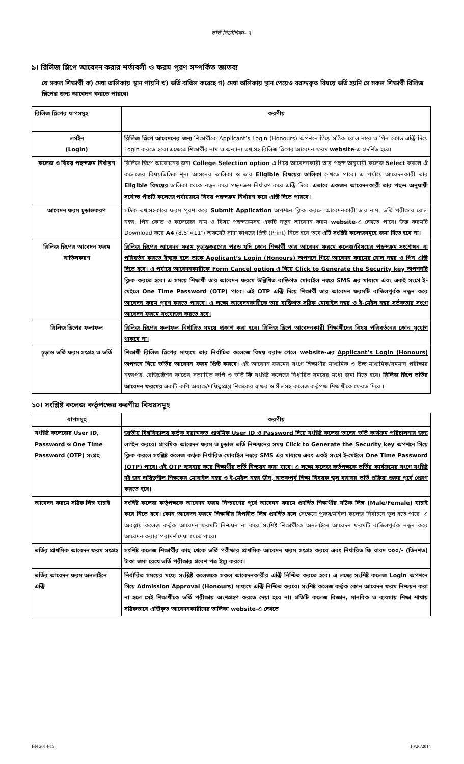ভর্তি নির্দেশিকা- ৭
৯। রিলিজ স্লিপে আবেদন করার শর্তাবলী ও ফরম পূরণ সম্পর্কিত জ্ঞাতব্য
যে সকল শিক্ষার্থী ক) মেধা তালিকায় স্থান পায়নি খ) ভর্তি বাতিল করেছে গ) মেধা তালিকায় স্থান পেয়েও বরাদ্দকৃত বিষয়ে ভর্তি হয়নি সে সকল শিক্ষার্থী রিলিজ স্লিপের জন্য আবেদন করতে পারবে।
| রিলিজ স্লিপের ধাপসমূহ | করণীয় |
| --- | --- |
| লগইন (Login) | রিলিজ স্লিপে আবেদনের জন্য শিক্ষার্থীকে Applicant’s Login (Honours) অপশনে গিয়ে সঠিক রোল নম্বর ও পিন কোড এন্ট্রি দিয়ে Login করতে হবে। এক্ষেত্রে শিক্ষার্থীর নাম ও অন্যান্য তথ্যসহ রিলিজ স্লিপের আবেদন ফরম website -এ প্রদর্শিত হবে। |
| কলেজ ও বিষয় পছন্দক্রম নির্ধারণ | রিলিজ স্লিপে আবেদনের জন্য College Selection option এ গিয়ে আবেদনকারী তার পছন্দ অনুযায়ী কলেজ Select করলে ঐ কলেজের বিষয়ভিত্তিক শূন্য আসনের তালিকা ও তার Eligible বিষয়ের তালিকা দেখতে পাবে। এ পর্যায়ে আবেদনকারী তার Eligible বিষয়ের তালিকা থেকে নতুন করে পছন্দক্রম নির্ধারণ করে এন্ট্রি দিবে। এভাবে একজন আবেদনকারী তার পছন্দ অনুযায়ী সর্বোচ্চ পাঁচটি কলেজে পর্যায়ক্রমে বিষয় পছন্দক্রম নির্ধারণ করে এন্ট্রি দিতে পারবে। |
| আবেদন ফরম চূড়ান্তকরণ | সঠিক তথ্যসহকারে ফরম পূরণ করে Submit Application অপশনে ক্লিক করলে আবেদনকারী তার নাম, ভর্তি পরীক্ষার রোল নম্বর, পিন কোড ও কলেজের নাম ও বিষয় পছন্দক্রমসহ একটি নতুন আবেদন ফরম website -এ দেখতে পাবে। উক্ত ফরমটি Download করে A4 (8.5″×11″) অফসেট সাদা কাগজে প্রিন্ট (Print) নিতে হবে তবে এটি সংশ্লিষ্ট কলেজসমূহে জমা দিতে হবে না। |
| রিলিজ স্লিপের আবেদন ফরম বাতিলকরণ | রিলিজ স্লিপের আবেদন ফরম চূড়ান্তকরণের পরও যদি কোন শিক্ষার্থী তার আবেদন ফরমে কলেজ/বিষয়ের পছন্দক্রম সংশোধন বা পরিবর্তন করতে ইচ্ছুক হলে তাকে Applicant’s Login (Honours) অপশনে গিয়ে আবেদন ফরমের রোল নম্বর ও পিন এন্ট্রি দিতে হবে। এ পর্যায়ে আবেদনকারীকে Form Cancel option এ গিয়ে Click to Generate the Security key অপশনটি ক্লিক করতে হবে। এ সময়ে শিক্ষার্থী তার আবেদন ফরমে উল্লিখিত ব্যক্তিগত মোবাইল নম্বরে SMS এর মাধ্যমে এবং একই সংগে ই-মেইলে One Time Password (OTP) পাবে। এই OTP এন্ট্রি দিয়ে শিক্ষার্থী তার আবেদন ফরমটি বাতিলপূর্বক নতুন করে আবেদন ফরম পূরণ করতে পারবে। এ লক্ষ্যে আবেদনকারীকে তার ব্যক্তিগত সঠিক মোবাইল নম্বর ও ই-মেইল নম্বর সর্তকতার সংগে আবেদন ফরমে সংযোজন করতে হবে। |
| রিলিজ স্লিপের ফলাফল | রিলিজ স্লিপের ফলাফল নির্ধারিত সময়ে প্রকাশ করা হবে। রিলিজ স্লিপে আবেদনকারী শিক্ষার্থীদের বিষয় পরিবর্তনের কোন সুযোগ থাকবে না। |
| চূড়ান্ত ভর্তি ফরম সংগ্রহ ও ভর্তি | শিক্ষার্থী রিলিজ স্লিপের মাধ্যমে তার নির্বাচিত কলেজে বিষয় বরাদ্দ পেলে website-এর Applicant’s Login (Honours) অপশনে গিয়ে ভর্তির আবেদন ফরম প্রিন্ট করবে। এই আবেদন ফরমের সংগে শিক্ষার্থীর মাধ্যমিক ও উচ্চ মাধ্যমিক/সমমান পরীক্ষার নম্বরপত্র, রেজিস্ট্রেশন কার্ডের সত্যায়িত কপি ও ভর্তি ফি সংশ্লিষ্ট কলেজে নির্ধারিত সময়ের মধ্যে জমা দিতে হবে। রিলিজ স্লিপে ভর্তির আবেদন ফরমের একটি কপি অধ্যক্ষ/দায়িত্বপ্রাপ্ত শিক্ষকের স্বাক্ষর ও সীলসহ কলেজ কর্তৃপক্ষ শিক্ষার্থীকে ফেরত দিবে । |
১০। সংশ্লিষ্ট কলেজ কর্তৃপক্ষের করণীয় বিষয়সমূহ
| ধাপসমূহ | করণীয় |
| --- | --- |
| সংশ্লিষ্ট কলেজের User ID, Password ও One Time Password (OTP) সংগ্রহ | জাতীয় বিশ্ববিদ্যালয় কর্তৃক বরাদ্দকৃত প্রাথমিক User ID ও Password দিয়ে সংশ্লিষ্ট কলেজ তাদের ভর্তি কার্যক্রম পরিচালনার জন্য লগইন করবে। প্রাথমিক আবেদন ফরম ও চূড়ান্ত ভর্তি নিশ্চয়নের সময় Click to Generate the Security key অপশনে গিয়ে ক্লিক করলে সংশ্লিষ্ট কলেজ কর্তৃক নির্ধারিত মোবাইল নম্বরে SMS এর মাধ্যমে এবং একই সংগে ই-মেইলে One Time Password (OTP) পাবে। এই OTP ব্যবহার করে শিক্ষার্থীর ভর্তি নিশ্চয়ন করা যাবে। এ লক্ষ্যে কলেজ কর্তৃপক্ষকে ভর্তির কার্যক্রমের সংগে সংশ্লিষ্ট দুই জন দায়িত্বশীল শিক্ষকের মোবাইল নম্বর ও ই-মেইল নম্বর ডীন, স্নাতকপূর্ব শিক্ষা বিষয়ক স্কুল বরাবর ভর্তি প্রক্রিয়া শুরুর পূর্বে প্রেরণ করতে হবে। |
| আবেদন ফরমে সঠিক লিঙ্গ যাচাই | সংশিষ্ট কলেজ কর্তৃপক্ষকে আবেদন ফরম নিশ্চয়ণের পূর্বে আবেদন ফরমে প্রদর্শিত শিক্ষার্থীর সঠিক লিঙ্গ (Male/Female) যাচাই করে নিতে হবে। কোন আবেদন ফরমে শিক্ষার্থীর বিপরীত লিঙ্গ প্রদর্শিত হলে সেক্ষেত্রে পুরুষ/মহিলা কলেজ নির্বাচনে ভুল হতে পারে। এ অবস্থায় কলেজ কর্তৃক আবেদন ফরমটি নিশ্চয়ন না করে সংশিষ্ট শিক্ষার্থীকে অনলাইনে আবেদন ফরমটি বাতিলপূর্বক নতুন করে আবেদন করার পরামর্শ দেয়া যেতে পারে। |
| ভর্তির প্রাথমিক আবেদন ফরম সংগ্রহ | সংশিষ্ট কলেজ শিক্ষার্থীর কাছ থেকে ভর্তি পরীক্ষার প্রাথমিক আবেদন ফরম সংগ্রহ করবে এবং নির্ধারিত ফি বাবদ ৩০০/- (তিনশত) টাকা জমা রেখে ভর্তি পরীক্ষার প্রবেশ পত্র ইস্যু করবে। |
| ভর্তির আবেদন ফরম অনলাইনে এন্ট্রি | নির্ধারিত সময়ের মধ্যে সংশ্লিষ্ট কলেজকে সকল আবেদনকারীর এন্ট্রি নিশ্চিত করতে হবে। এ লক্ষ্যে সংশিষ্ট কলেজ Login অপশনে গিয়ে Admission Approval (Honours) মাধ্যমে এন্ট্রি নিশ্চিত করবে। সংশিষ্ট কলেজ কর্তৃক কোন আবেদন ফরম নিশ্চয়ন করা না হলে সেই শিক্ষার্থীকে ভর্তি পরীক্ষায় অংশগ্রহণ করতে দেয়া হবে না। প্রতিটি কলেজ বিজ্ঞান, মানবিক ও ব্যবসায় শিক্ষা শাখায় সঠিকভাবে এন্ট্রিকৃত আবেদনকারীদের তালিকা website-এ দেখতে |
BN 2014-15 10/26/2014